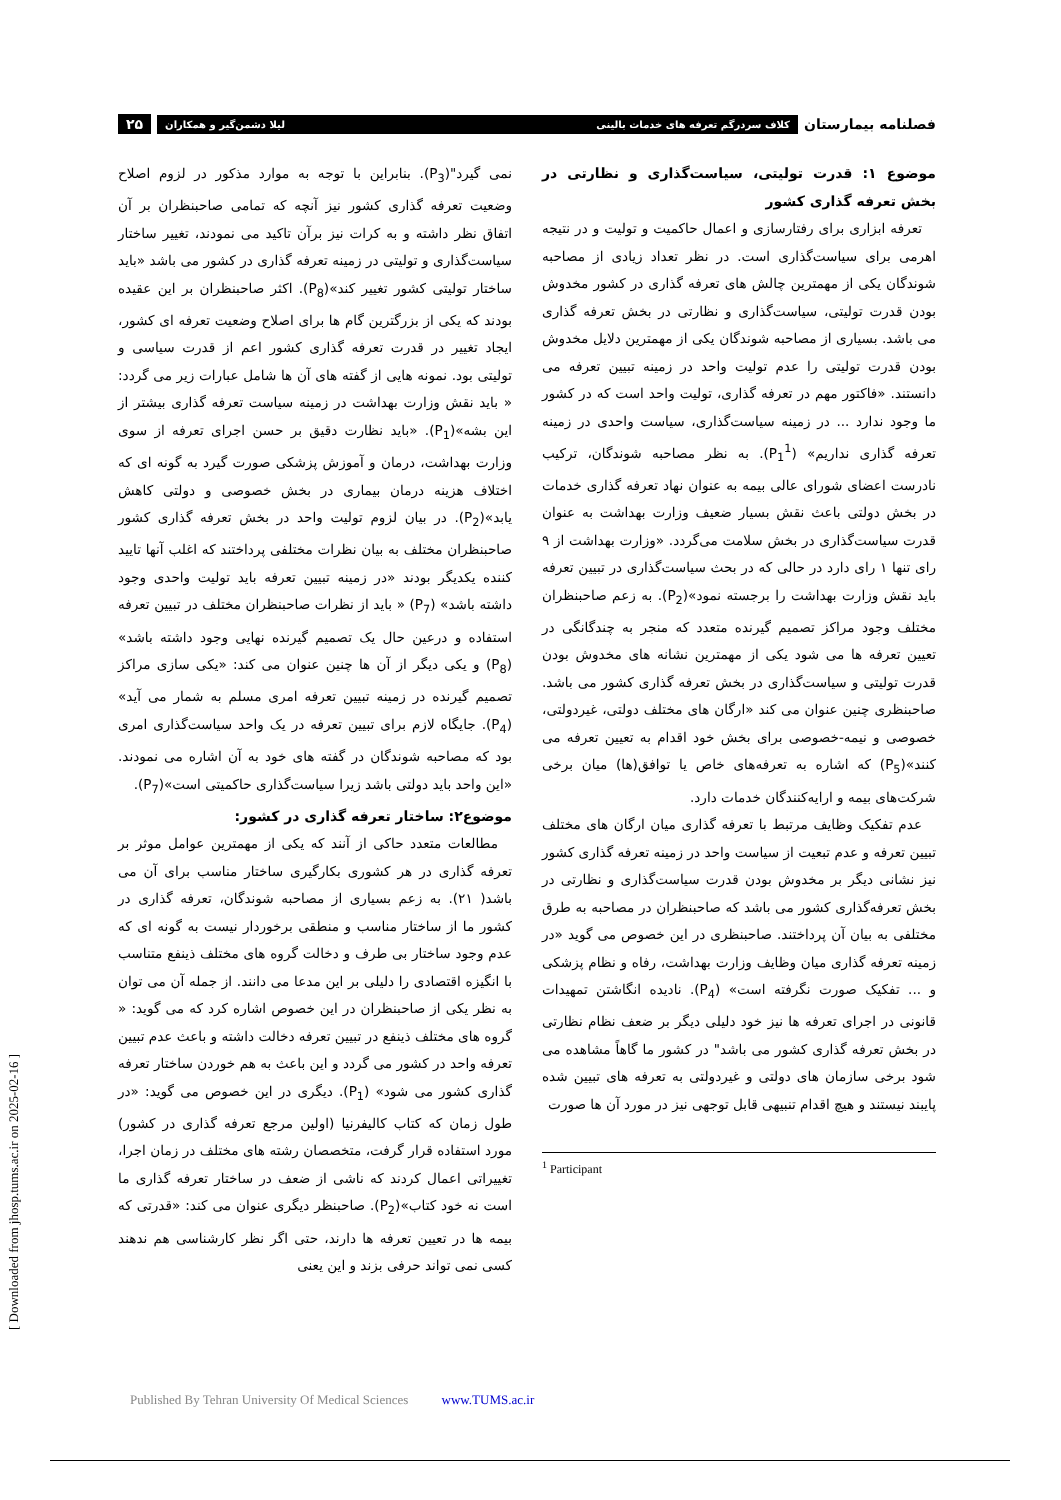فصلنامه بیمارستان
کلاف سردرگم تعرفه های خدمات بالینی لیلا دشمن‌گیر و همکاران
۲۵
موضوع ۱: قدرت تولیتی، سیاست‌گذاری و نظارتی در بخش تعرفه گذاری کشور
تعرفه ابزاری برای رفتارسازی و اعمال حاکمیت و تولیت و در نتیجه اهرمی برای سیاست‌گذاری است. در نظر تعداد زیادی از مصاحبه شوندگان یکی از مهمترین چالش های تعرفه گذاری در کشور مخدوش بودن قدرت تولیتی، سیاست‌گذاری و نظارتی در بخش تعرفه گذاری می باشد. بسیاری از مصاحبه شوندگان یکی از مهمترین دلایل مخدوش بودن قدرت تولیتی را عدم تولیت واحد در زمینه تبیین تعرفه می دانستند. «فاکتور مهم در تعرفه گذاری، تولیت واحد است که در کشور ما وجود ندارد ... در زمینه سیاست‌گذاری، سیاست واحدی در زمینه تعرفه گذاری نداریم» (P<sub>1</sub><sup>1</sup>). به نظر مصاحبه شوندگان، ترکیب نادرست اعضای شورای عالی بیمه به عنوان نهاد تعرفه گذاری خدمات در بخش دولتی باعث نقش بسیار ضعیف وزارت بهداشت به عنوان قدرت سیاست‌گذاری در بخش سلامت می‌گردد. «وزارت بهداشت از ۹ رای تنها ۱ رای دارد در حالی که در بحث سیاست‌گذاری در تبیین تعرفه باید نقش وزارت بهداشت را برجسته نمود»(P<sub>2</sub>). به زعم صاحبنظران مختلف وجود مراکز تصمیم گیرنده متعدد که منجر به چندگانگی در تعیین تعرفه ها می شود یکی از مهمترین نشانه های مخدوش بودن قدرت تولیتی و سیاست‌گذاری در بخش تعرفه گذاری کشور می باشد. صاحبنظری چنین عنوان می کند «ارگان های مختلف دولتی، غیردولتی، خصوصی و نیمه-خصوصی برای بخش خود اقدام به تعیین تعرفه می کنند»(P<sub>5</sub>) که اشاره به تعرفه‌های خاص یا توافق(ها) میان برخی شرکت‌های بیمه و ارایه‌کنندگان خدمات دارد.
عدم تفکیک وظایف مرتبط با تعرفه گذاری میان ارگان های مختلف تبیین تعرفه و عدم تبعیت از سیاست واحد در زمینه تعرفه گذاری کشور نیز نشانی دیگر بر مخدوش بودن قدرت سیاست‌گذاری و نظارتی در بخش تعرفه‌گذاری کشور می باشد که صاحبنظران در مصاحبه به طرق مختلفی به بیان آن پرداختند. صاحبنظری در این خصوص می گوید «در زمینه تعرفه گذاری میان وظایف وزارت بهداشت، رفاه و نظام پزشکی و ... تفکیک صورت نگرفته است» (P<sub>4</sub>). نادیده انگاشتن تمهیدات قانونی در اجرای تعرفه ها نیز خود دلیلی دیگر بر ضعف نظام نظارتی در بخش تعرفه گذاری کشور می باشد" در کشور ما گاهاً مشاهده می شود برخی سازمان های دولتی و غیردولتی به تعرفه های تبیین شده پایبند نیستند و هیچ اقدام تنبیهی قابل توجهی نیز در مورد آن ها صورت
<sup>1</sup> Participant
نمی گیرد"(P<sub>3</sub>). بنابراین با توجه به موارد مذکور در لزوم اصلاح وضعیت تعرفه گذاری کشور نیز آنچه که تمامی صاحبنظران بر آن اتفاق نظر داشته و به کرات نیز برآن تاکید می نمودند، تغییر ساختار سیاست‌گذاری و تولیتی در زمینه تعرفه گذاری در کشور می باشد «باید ساختار تولیتی کشور تغییر کند»(P<sub>8</sub>). اکثر صاحبنظران بر این عقیده بودند که یکی از بزرگترین گام ها برای اصلاح وضعیت تعرفه ای کشور، ایجاد تغییر در قدرت تعرفه گذاری کشور اعم از قدرت سیاسی و تولیتی بود. نمونه هایی از گفته های آن ها شامل عبارات زیر می گردد: « باید نقش وزارت بهداشت در زمینه سیاست تعرفه گذاری بیشتر از این بشه»(P<sub>1</sub>). «باید نظارت دقیق بر حسن اجرای تعرفه از سوی وزارت بهداشت، درمان و آموزش پزشکی صورت گیرد به گونه ای که اختلاف هزینه درمان بیماری در بخش خصوصی و دولتی کاهش یابد»(P<sub>2</sub>). در بیان لزوم تولیت واحد در بخش تعرفه گذاری کشور صاحبنظران مختلف به بیان نظرات مختلفی پرداختند که اغلب آنها تایید کننده یکدیگر بودند «در زمینه تبیین تعرفه باید تولیت واحدی وجود داشته باشد» (P<sub>7</sub>) « باید از نظرات صاحبنظران مختلف در تبیین تعرفه استفاده و درعین حال یک تصمیم گیرنده نهایی وجود داشته باشد» (P<sub>8</sub>) و یکی دیگر از آن ها چنین عنوان می کند: «یکی سازی مراکز تصمیم گیرنده در زمینه تبیین تعرفه امری مسلم به شمار می آید» (P<sub>4</sub>). جایگاه لازم برای تبیین تعرفه در یک واحد سیاست‌گذاری امری بود که مصاحبه شوندگان در گفته های خود به آن اشاره می نمودند. «این واحد باید دولتی باشد زیرا سیاست‌گذاری حاکمیتی است»(P<sub>7</sub>).
موضوع۲: ساختار تعرفه گذاری در کشور:
مطالعات متعدد حاکی از آنند که یکی از مهمترین عوامل موثر بر تعرفه گذاری در هر کشوری بکارگیری ساختار مناسب برای آن می باشد( ۲۱). به زعم بسیاری از مصاحبه شوندگان، تعرفه گذاری در کشور ما از ساختار مناسب و منطقی برخوردار نیست به گونه ای که عدم وجود ساختار بی طرف و دخالت گروه های مختلف ذینفع متناسب با انگیزه اقتصادی را دلیلی بر این مدعا می دانند. از جمله آن می توان به نظر یکی از صاحبنظران در این خصوص اشاره کرد که می گوید: « گروه های مختلف ذینفع در تبیین تعرفه دخالت داشته و باعث عدم تبیین تعرفه واحد در کشور می گردد و این باعث به هم خوردن ساختار تعرفه گذاری کشور می شود» (P<sub>1</sub>). دیگری در این خصوص می گوید: «در طول زمان که کتاب کالیفرنیا (اولین مرجع تعرفه گذاری در کشور) مورد استفاده قرار گرفت، متخصصان رشته های مختلف در زمان اجرا، تغییراتی اعمال کردند که ناشی از ضعف در ساختار تعرفه گذاری ما است نه خود کتاب»(P<sub>2</sub>). صاحبنظر دیگری عنوان می کند: «قدرتی که بیمه ها در تعیین تعرفه ها دارند، حتی اگر نظر کارشناسی هم ندهند کسی نمی تواند حرفی بزند و این یعنی
[ Downloaded from jhosp.tums.ac.ir on 2025-02-16 ]
Published By Tehran University Of Medical Sciences www.TUMS.ac.ir